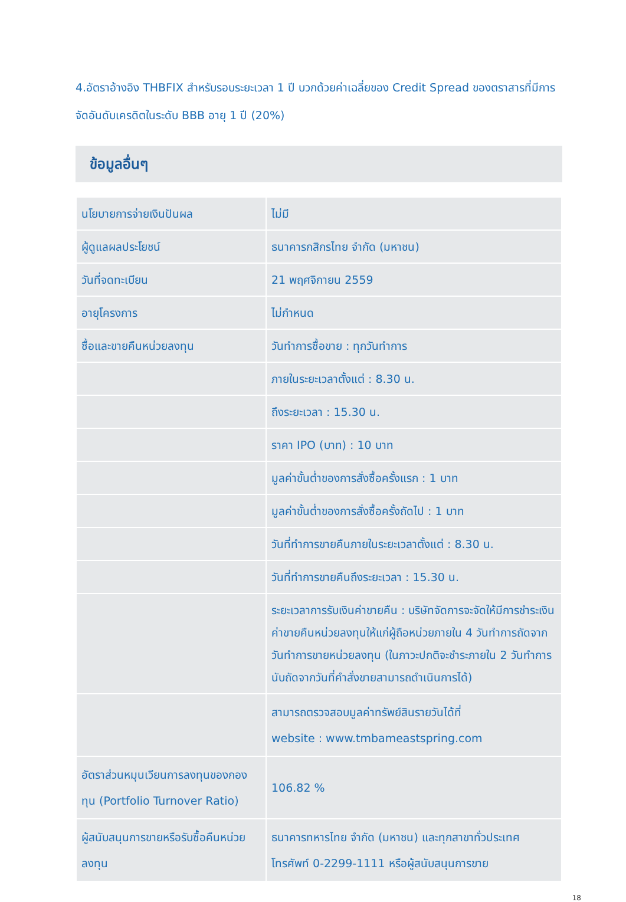4.อัตราอ้างอิง THBFIX สำหรับรอบระยะเวลา 1 ปี บวกด้วยค่าเฉลี่ยของ Credit Spread ของตราสารที่มีการจัดอันดับเครดิตในระดับ BBB อายุ 1 ปี (20%)
ข้อมูลอื่นๆ
| นโยบายการจ่ายเงินปันผล | ไม่มี |
| ผู้ดูแลผลประโยชน์ | ธนาคารกสิกรไทย จำกัด (มหาชน) |
| วันที่จดทะเบียน | 21 พฤศจิกายน 2559 |
| อายุโครงการ | ไม่กำหนด |
| ซื้อและขายคืนหน่วยลงทุน | วันทำการซื้อขาย : ทุกวันทำการ |
| | ภายในระยะเวลาตั้งแต่ : 8.30 น. |
| | ถึงระยะเวลา : 15.30 น. |
| | ราคา IPO (บาท) : 10 บาท |
| | มูลค่าขั้นต่ำของการสั่งซื้อครั้งแรก : 1 บาท |
| | มูลค่าขั้นต่ำของการสั่งซื้อครั้งถัดไป : 1 บาท |
| | วันที่ทำการขายคืนภายในระยะเวลาตั้งแต่ : 8.30 น. |
| | วันที่ทำการขายคืนถึงระยะเวลา : 15.30 น. |
| | ระยะเวลาการรับเงินค่าขายคืน : บริษัทจัดการจะจัดให้มีการชำระเงินค่าขายคืนหน่วยลงทุนให้แก่ผู้ถือหน่วยภายใน 4 วันทำการถัดจากวันทำการขายหน่วยลงทุน (ในภาวะปกติจะชำระภายใน 2 วันทำการนับถัดจากวันที่คำสั่งขายสามารถดำเนินการได้) |
| | สามารถตรวจสอบมูลค่าทรัพย์สินรายวันได้ที่ website : www.tmbameastspring.com |
| อัตราส่วนหมุนเวียนการลงทุนของกองทุน (Portfolio Turnover Ratio) | 106.82 % |
| ผู้สนับสนุนการขายหรือรับซื้อคืนหน่วยลงทุน | ธนาคารทหารไทย จำกัด (มหาชน) และทุกสาขาทั่วประเทศ โทรศัพท์ 0-2299-1111 หรือผู้สนับสนุนการขาย |
18